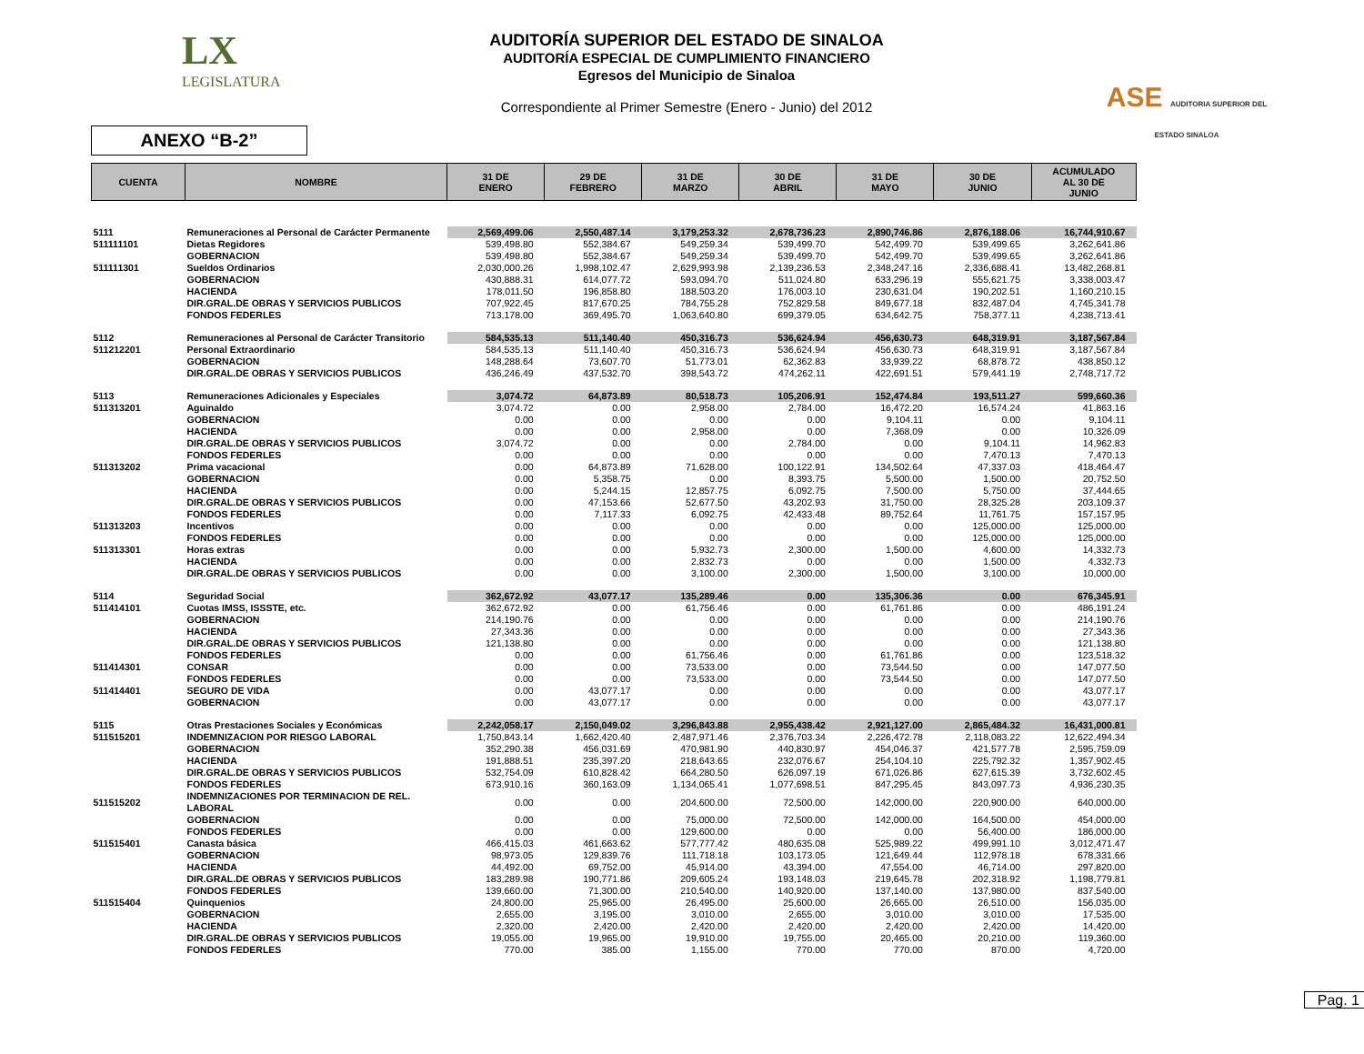LX
LEGISLATURA
AUDITORÍA SUPERIOR DEL ESTADO DE SINALOA
AUDITORÍA ESPECIAL DE CUMPLIMIENTO FINANCIERO
Egresos del Municipio de Sinaloa
Correspondiente al Primer Semestre (Enero - Junio) del 2012
ASE AUDITORIA SUPERIOR DEL ESTADO SINALOA
ANEXO “B-2”
| CUENTA | NOMBRE | 31 DE ENERO | 29 DE FEBRERO | 31 DE MARZO | 30 DE ABRIL | 31 DE MAYO | 30 DE JUNIO | ACUMULADO AL 30 DE JUNIO |
| --- | --- | --- | --- | --- | --- | --- | --- | --- |
| 5111 | Remuneraciones al Personal de Carácter Permanente | 2,569,499.06 | 2,550,487.14 | 3,179,253.32 | 2,678,736.23 | 2,890,746.86 | 2,876,188.06 | 16,744,910.67 |
| 511111101 | Dietas Regidores | 539,498.80 | 552,384.67 | 549,259.34 | 539,499.70 | 542,499.70 | 539,499.65 | 3,262,641.86 |
| | GOBERNACION | 539,498.80 | 552,384.67 | 549,259.34 | 539,499.70 | 542,499.70 | 539,499.65 | 3,262,641.86 |
| 511111301 | Sueldos Ordinarios | 2,030,000.26 | 1,998,102.47 | 2,629,993.98 | 2,139,236.53 | 2,348,247.16 | 2,336,688.41 | 13,482,268.81 |
| | GOBERNACION | 430,888.31 | 614,077.72 | 593,094.70 | 511,024.80 | 633,296.19 | 555,621.75 | 3,338,003.47 |
| | HACIENDA | 178,011.50 | 196,858.80 | 188,503.20 | 176,003.10 | 230,631.04 | 190,202.51 | 1,160,210.15 |
| | DIR.GRAL.DE OBRAS Y SERVICIOS PUBLICOS | 707,922.45 | 817,670.25 | 784,755.28 | 752,829.58 | 849,677.18 | 832,487.04 | 4,745,341.78 |
| | FONDOS FEDERLES | 713,178.00 | 369,495.70 | 1,063,640.80 | 699,379.05 | 634,642.75 | 758,377.11 | 4,238,713.41 |
| 5112 | Remuneraciones al Personal de Carácter Transitorio | 584,535.13 | 511,140.40 | 450,316.73 | 536,624.94 | 456,630.73 | 648,319.91 | 3,187,567.84 |
| 511212201 | Personal Extraordinario | 584,535.13 | 511,140.40 | 450,316.73 | 536,624.94 | 456,630.73 | 648,319.91 | 3,187,567.84 |
| | GOBERNACION | 148,288.64 | 73,607.70 | 51,773.01 | 62,362.83 | 33,939.22 | 68,878.72 | 438,850.12 |
| | DIR.GRAL.DE OBRAS Y SERVICIOS PUBLICOS | 436,246.49 | 437,532.70 | 398,543.72 | 474,262.11 | 422,691.51 | 579,441.19 | 2,748,717.72 |
| 5113 | Remuneraciones Adicionales y Especiales | 3,074.72 | 64,873.89 | 80,518.73 | 105,206.91 | 152,474.84 | 193,511.27 | 599,660.36 |
| 511313201 | Aguinaldo | 3,074.72 | 0.00 | 2,958.00 | 2,784.00 | 16,472.20 | 16,574.24 | 41,863.16 |
| | GOBERNACION | 0.00 | 0.00 | 0.00 | 0.00 | 9,104.11 | 0.00 | 9,104.11 |
| | HACIENDA | 0.00 | 0.00 | 2,958.00 | 0.00 | 7,368.09 | 0.00 | 10,326.09 |
| | DIR.GRAL.DE OBRAS Y SERVICIOS PUBLICOS | 3,074.72 | 0.00 | 0.00 | 2,784.00 | 0.00 | 9,104.11 | 14,962.83 |
| | FONDOS FEDERLES | 0.00 | 0.00 | 0.00 | 0.00 | 0.00 | 7,470.13 | 7,470.13 |
| 511313202 | Prima vacacional | 0.00 | 64,873.89 | 71,628.00 | 100,122.91 | 134,502.64 | 47,337.03 | 418,464.47 |
| | GOBERNACION | 0.00 | 5,358.75 | 0.00 | 8,393.75 | 5,500.00 | 1,500.00 | 20,752.50 |
| | HACIENDA | 0.00 | 5,244.15 | 12,857.75 | 6,092.75 | 7,500.00 | 5,750.00 | 37,444.65 |
| | DIR.GRAL.DE OBRAS Y SERVICIOS PUBLICOS | 0.00 | 47,153.66 | 52,677.50 | 43,202.93 | 31,750.00 | 28,325.28 | 203,109.37 |
| | FONDOS FEDERLES | 0.00 | 7,117.33 | 6,092.75 | 42,433.48 | 89,752.64 | 11,761.75 | 157,157.95 |
| 511313203 | Incentivos | 0.00 | 0.00 | 0.00 | 0.00 | 0.00 | 125,000.00 | 125,000.00 |
| | FONDOS FEDERLES | 0.00 | 0.00 | 0.00 | 0.00 | 0.00 | 125,000.00 | 125,000.00 |
| 511313301 | Horas extras | 0.00 | 0.00 | 5,932.73 | 2,300.00 | 1,500.00 | 4,600.00 | 14,332.73 |
| | HACIENDA | 0.00 | 0.00 | 2,832.73 | 0.00 | 0.00 | 1,500.00 | 4,332.73 |
| | DIR.GRAL.DE OBRAS Y SERVICIOS PUBLICOS | 0.00 | 0.00 | 3,100.00 | 2,300.00 | 1,500.00 | 3,100.00 | 10,000.00 |
| 5114 | Seguridad Social | 362,672.92 | 43,077.17 | 135,289.46 | 0.00 | 135,306.36 | 0.00 | 676,345.91 |
| 511414101 | Cuotas IMSS, ISSSTE, etc. | 362,672.92 | 0.00 | 61,756.46 | 0.00 | 61,761.86 | 0.00 | 486,191.24 |
| | GOBERNACION | 214,190.76 | 0.00 | 0.00 | 0.00 | 0.00 | 0.00 | 214,190.76 |
| | HACIENDA | 27,343.36 | 0.00 | 0.00 | 0.00 | 0.00 | 0.00 | 27,343.36 |
| | DIR.GRAL.DE OBRAS Y SERVICIOS PUBLICOS | 121,138.80 | 0.00 | 0.00 | 0.00 | 0.00 | 0.00 | 121,138.80 |
| | FONDOS FEDERLES | 0.00 | 0.00 | 61,756.46 | 0.00 | 61,761.86 | 0.00 | 123,518.32 |
| 511414301 | CONSAR | 0.00 | 0.00 | 73,533.00 | 0.00 | 73,544.50 | 0.00 | 147,077.50 |
| | FONDOS FEDERLES | 0.00 | 0.00 | 73,533.00 | 0.00 | 73,544.50 | 0.00 | 147,077.50 |
| 511414401 | SEGURO DE VIDA | 0.00 | 43,077.17 | 0.00 | 0.00 | 0.00 | 0.00 | 43,077.17 |
| | GOBERNACION | 0.00 | 43,077.17 | 0.00 | 0.00 | 0.00 | 0.00 | 43,077.17 |
| 5115 | Otras Prestaciones Sociales y Económicas | 2,242,058.17 | 2,150,049.02 | 3,296,843.88 | 2,955,438.42 | 2,921,127.00 | 2,865,484.32 | 16,431,000.81 |
| 511515201 | INDEMNIZACION POR RIESGO LABORAL | 1,750,843.14 | 1,662,420.40 | 2,487,971.46 | 2,376,703.34 | 2,226,472.78 | 2,118,083.22 | 12,622,494.34 |
| | GOBERNACION | 352,290.38 | 456,031.69 | 470,981.90 | 440,830.97 | 454,046.37 | 421,577.78 | 2,595,759.09 |
| | HACIENDA | 191,888.51 | 235,397.20 | 218,643.65 | 232,076.67 | 254,104.10 | 225,792.32 | 1,357,902.45 |
| | DIR.GRAL.DE OBRAS Y SERVICIOS PUBLICOS | 532,754.09 | 610,828.42 | 664,280.50 | 626,097.19 | 671,026.86 | 627,615.39 | 3,732,602.45 |
| | FONDOS FEDERLES | 673,910.16 | 360,163.09 | 1,134,065.41 | 1,077,698.51 | 847,295.45 | 843,097.73 | 4,936,230.35 |
| 511515202 | INDEMNIZACIONES POR TERMINACION DE REL. LABORAL | 0.00 | 0.00 | 204,600.00 | 72,500.00 | 142,000.00 | 220,900.00 | 640,000.00 |
| | GOBERNACION | 0.00 | 0.00 | 75,000.00 | 72,500.00 | 142,000.00 | 164,500.00 | 454,000.00 |
| | FONDOS FEDERLES | 0.00 | 0.00 | 129,600.00 | 0.00 | 0.00 | 56,400.00 | 186,000.00 |
| 511515401 | Canasta básica | 466,415.03 | 461,663.62 | 577,777.42 | 480,635.08 | 525,989.22 | 499,991.10 | 3,012,471.47 |
| | GOBERNACION | 98,973.05 | 129,839.76 | 111,718.18 | 103,173.05 | 121,649.44 | 112,978.18 | 678,331.66 |
| | HACIENDA | 44,492.00 | 69,752.00 | 45,914.00 | 43,394.00 | 47,554.00 | 46,714.00 | 297,820.00 |
| | DIR.GRAL.DE OBRAS Y SERVICIOS PUBLICOS | 183,289.98 | 190,771.86 | 209,605.24 | 193,148.03 | 219,645.78 | 202,318.92 | 1,198,779.81 |
| | FONDOS FEDERLES | 139,660.00 | 71,300.00 | 210,540.00 | 140,920.00 | 137,140.00 | 137,980.00 | 837,540.00 |
| 511515404 | Quinquenios | 24,800.00 | 25,965.00 | 26,495.00 | 25,600.00 | 26,665.00 | 26,510.00 | 156,035.00 |
| | GOBERNACION | 2,655.00 | 3,195.00 | 3,010.00 | 2,655.00 | 3,010.00 | 3,010.00 | 17,535.00 |
| | HACIENDA | 2,320.00 | 2,420.00 | 2,420.00 | 2,420.00 | 2,420.00 | 2,420.00 | 14,420.00 |
| | DIR.GRAL.DE OBRAS Y SERVICIOS PUBLICOS | 19,055.00 | 19,965.00 | 19,910.00 | 19,755.00 | 20,465.00 | 20,210.00 | 119,360.00 |
| | FONDOS FEDERLES | 770.00 | 385.00 | 1,155.00 | 770.00 | 770.00 | 870.00 | 4,720.00 |
Pag. 1